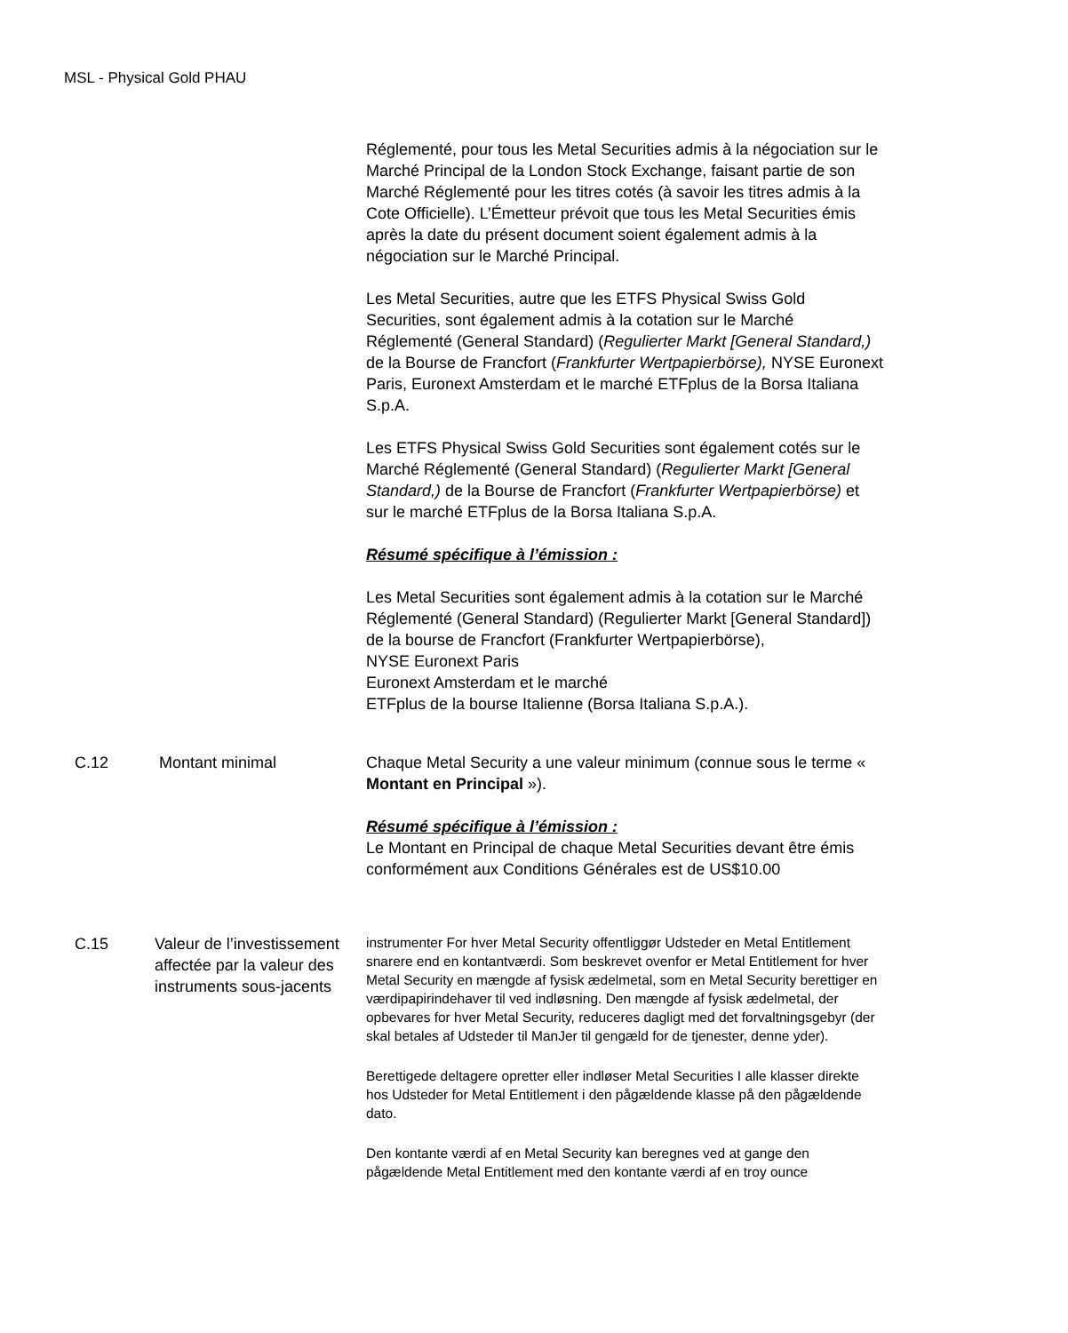MSL - Physical Gold PHAU
| | | Réglementé, pour tous les Metal Securities admis à la négociation sur le Marché Principal de la London Stock Exchange, faisant partie de son Marché Réglementé pour les titres cotés (à savoir les titres admis à la Cote Officielle). L’Émetteur prévoit que tous les Metal Securities émis après la date du présent document soient également admis à la négociation sur le Marché Principal. Les Metal Securities, autre que les ETFS Physical Swiss Gold Securities, sont également admis à la cotation sur le Marché Réglementé (General Standard) ( Regulierter Markt [General Standard,) de la Bourse de Francfort ( Frankfurter Wertpapierbörse), NYSE Euronext Paris, Euronext Amsterdam et le marché ETFplus de la Borsa Italiana S.p.A. Les ETFS Physical Swiss Gold Securities sont également cotés sur le Marché Réglementé (General Standard) ( Regulierter Markt [General Standard,) de la Bourse de Francfort ( Frankfurter Wertpapierbörse) et sur le marché ETFplus de la Borsa Italiana S.p.A. Résumé spécifique à l’émission : Les Metal Securities sont également admis à la cotation sur le Marché Réglementé (General Standard) (Regulierter Markt [General Standard]) de la bourse de Francfort (Frankfurter Wertpapierbörse), NYSE Euronext Paris Euronext Amsterdam et le marché ETFplus de la bourse Italienne (Borsa Italiana S.p.A.). |
| C.12 | Montant minimal | Chaque Metal Security a une valeur minimum (connue sous le terme « Montant en Principal »). Résumé spécifique à l’émission : Le Montant en Principal de chaque Metal Securities devant être émis conformément aux Conditions Générales est de US$10.00 |
| C.15 | Valeur de l’investissement affectée par la valeur des instruments sous-jacents | instrumenter For hver Metal Security offentliggør Udsteder en Metal Entitlement snarere end en kontantværdi. Som beskrevet ovenfor er Metal Entitlement for hver Metal Security en mængde af fysisk ædelmetal, som en Metal Security berettiger en værdipapirindehaver til ved indløsning. Den mængde af fysisk ædelmetal, der opbevares for hver Metal Security, reduceres dagligt med det forvaltningsgebyr (der skal betales af Udsteder til ManJer til gengæld for de tjenester, denne yder). Berettigede deltagere opretter eller indløser Metal Securities I alle klasser direkte hos Udsteder for Metal Entitlement i den pågældende klasse på den pågældende dato. Den kontante værdi af en Metal Security kan beregnes ved at gange den pågældende Metal Entitlement med den kontante værdi af en troy ounce |